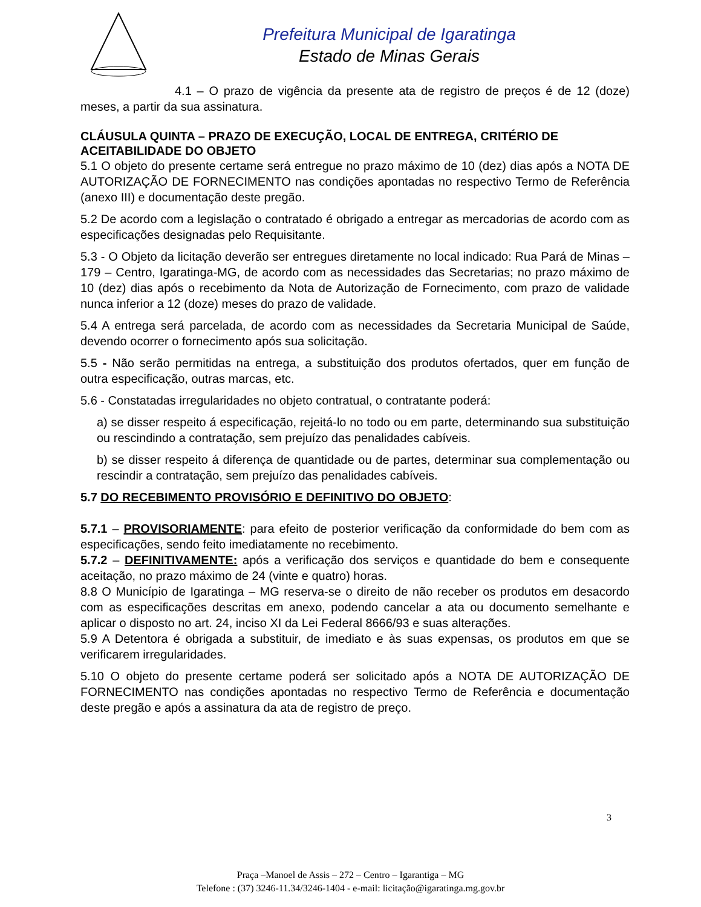Prefeitura Municipal de Igaratinga
Estado de Minas Gerais
4.1 – O prazo de vigência da presente ata de registro de preços é de 12 (doze) meses, a partir da sua assinatura.
CLÁUSULA QUINTA – PRAZO DE EXECUÇÃO, LOCAL DE ENTREGA, CRITÉRIO DE ACEITABILIDADE DO OBJETO
5.1 O objeto do presente certame será entregue no prazo máximo de 10 (dez) dias após a NOTA DE AUTORIZAÇÃO DE FORNECIMENTO nas condições apontadas no respectivo Termo de Referência (anexo III) e documentação deste pregão.
5.2 De acordo com a legislação o contratado é obrigado a entregar as mercadorias de acordo com as especificações designadas pelo Requisitante.
5.3 - O Objeto da licitação deverão ser entregues diretamente no local indicado: Rua Pará de Minas – 179 – Centro, Igaratinga-MG, de acordo com as necessidades das Secretarias; no prazo máximo de 10 (dez) dias após o recebimento da Nota de Autorização de Fornecimento, com prazo de validade nunca inferior a 12 (doze) meses do prazo de validade.
5.4 A entrega será parcelada, de acordo com as necessidades da Secretaria Municipal de Saúde, devendo ocorrer o fornecimento após sua solicitação.
5.5 - Não serão permitidas na entrega, a substituição dos produtos ofertados, quer em função de outra especificação, outras marcas, etc.
5.6 - Constatadas irregularidades no objeto contratual, o contratante poderá:
a) se disser respeito á especificação, rejeitá-lo no todo ou em parte, determinando sua substituição ou rescindindo a contratação, sem prejuízo das penalidades cabíveis.
b) se disser respeito á diferença de quantidade ou de partes, determinar sua complementação ou rescindir a contratação, sem prejuízo das penalidades cabíveis.
5.7 DO RECEBIMENTO PROVISÓRIO E DEFINITIVO DO OBJETO:
5.7.1 – PROVISORIAMENTE: para efeito de posterior verificação da conformidade do bem com as especificações, sendo feito imediatamente no recebimento.
5.7.2 – DEFINITIVAMENTE: após a verificação dos serviços e quantidade do bem e consequente aceitação, no prazo máximo de 24 (vinte e quatro) horas.
8.8 O Município de Igaratinga – MG reserva-se o direito de não receber os produtos em desacordo com as especificações descritas em anexo, podendo cancelar a ata ou documento semelhante e aplicar o disposto no art. 24, inciso XI da Lei Federal 8666/93 e suas alterações.
5.9 A Detentora é obrigada a substituir, de imediato e às suas expensas, os produtos em que se verificarem irregularidades.
5.10 O objeto do presente certame poderá ser solicitado após a NOTA DE AUTORIZAÇÃO DE FORNECIMENTO nas condições apontadas no respectivo Termo de Referência e documentação deste pregão e após a assinatura da ata de registro de preço.
3
Praça –Manoel de Assis – 272 – Centro – Igarantiga – MG
Telefone : (37) 3246-11.34/3246-1404 - e-mail: licitação@igaratinga.mg.gov.br